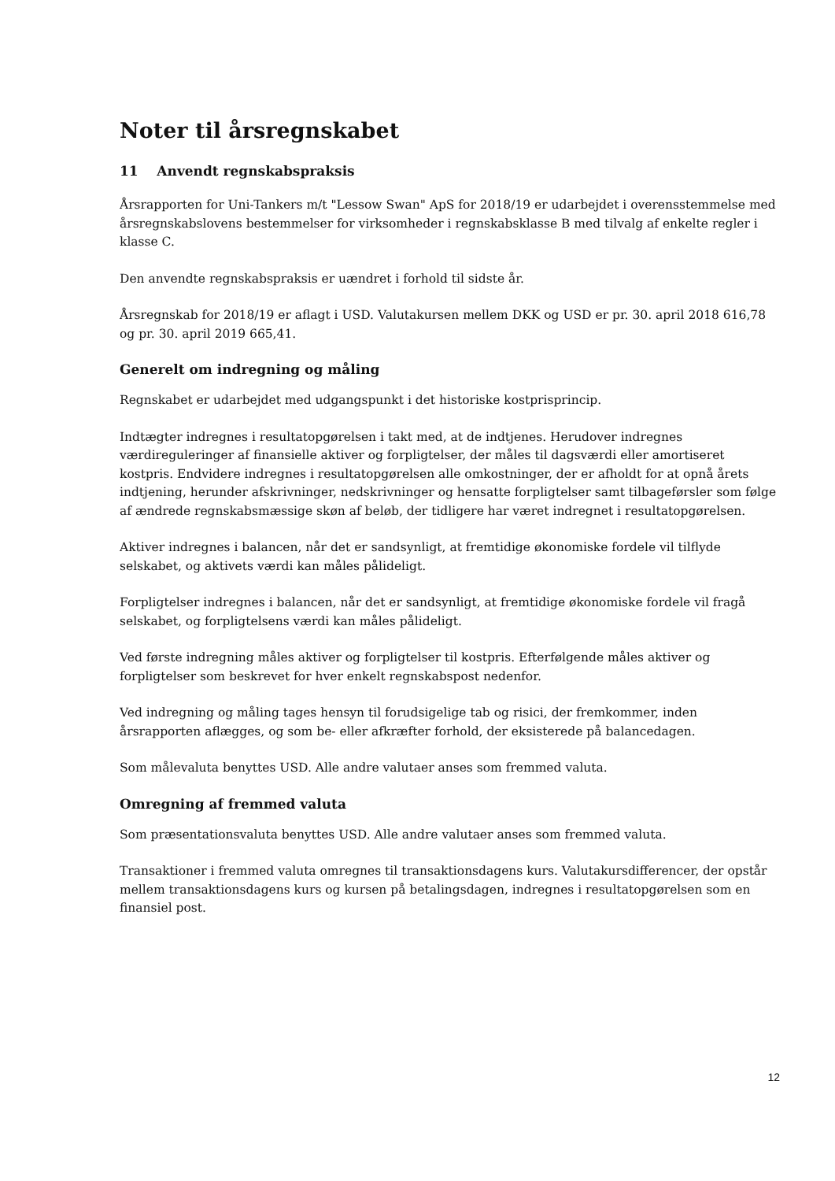Noter til årsregnskabet
11 Anvendt regnskabspraksis
Årsrapporten for Uni-Tankers m/t "Lessow Swan" ApS for 2018/19 er udarbejdet i overensstemmelse med årsregnskabslovens bestemmelser for virksomheder i regnskabsklasse B med tilvalg af enkelte regler i klasse C.
Den anvendte regnskabspraksis er uændret i forhold til sidste år.
Årsregnskab for 2018/19 er aflagt i USD. Valutakursen mellem DKK og USD er pr. 30. april 2018 616,78 og pr. 30. april 2019 665,41.
Generelt om indregning og måling
Regnskabet er udarbejdet med udgangspunkt i det historiske kostprisprincip.
Indtægter indregnes i resultatopgørelsen i takt med, at de indtjenes. Herudover indregnes værdireguleringer af finansielle aktiver og forpligtelser, der måles til dagsværdi eller amortiseret kostpris. Endvidere indregnes i resultatopgørelsen alle omkostninger, der er afholdt for at opnå årets indtjening, herunder afskrivninger, nedskrivninger og hensatte forpligtelser samt tilbageførsler som følge af ændrede regnskabsmæssige skøn af beløb, der tidligere har været indregnet i resultatopgørelsen.
Aktiver indregnes i balancen, når det er sandsynligt, at fremtidige økonomiske fordele vil tilflyde selskabet, og aktivets værdi kan måles pålideligt.
Forpligtelser indregnes i balancen, når det er sandsynligt, at fremtidige økonomiske fordele vil fragå selskabet, og forpligtelsens værdi kan måles pålideligt.
Ved første indregning måles aktiver og forpligtelser til kostpris. Efterfølgende måles aktiver og forpligtelser som beskrevet for hver enkelt regnskabspost nedenfor.
Ved indregning og måling tages hensyn til forudsigelige tab og risici, der fremkommer, inden årsrapporten aflægges, og som be- eller afkræfter forhold, der eksisterede på balancedagen.
Som målevaluta benyttes USD. Alle andre valutaer anses som fremmed valuta.
Omregning af fremmed valuta
Som præsentationsvaluta benyttes USD. Alle andre valutaer anses som fremmed valuta.
Transaktioner i fremmed valuta omregnes til transaktionsdagens kurs. Valutakursdifferencer, der opstår mellem transaktionsdagens kurs og kursen på betalingsdagen, indregnes i resultatopgørelsen som en finansiel post.
12